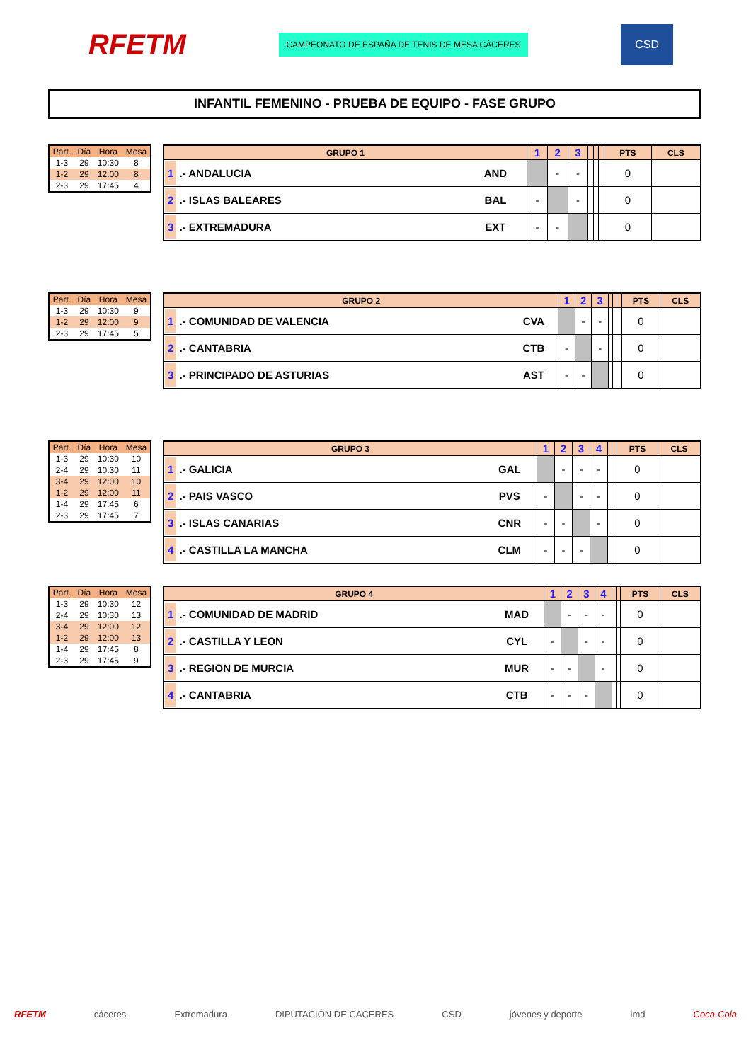RFETM CAMPEONATO DE ESPAÑA DE TENIS DE MESA CÁCERES CSD
INFANTIL FEMENINO - PRUEBA DE EQUIPO - FASE GRUPO
| Part. | Día | Hora | Mesa |
| --- | --- | --- | --- |
| 1-3 | 29 | 10:30 | 8 |
| 1-2 | 29 | 12:00 | 8 |
| 2-3 | 29 | 17:45 | 4 |
| GRUPO 1 | | 1 | 2 | 3 | | | | PTS | CLS |
| --- | --- | --- | --- | --- | --- | --- | --- | --- | --- |
| 1 .- ANDALUCIA | AND | | - | - | | | | 0 | |
| 2 .- ISLAS BALEARES | BAL | - | | - | | | | 0 | |
| 3 .- EXTREMADURA | EXT | - | - | | | | | 0 | |
| Part. | Día | Hora | Mesa |
| --- | --- | --- | --- |
| 1-3 | 29 | 10:30 | 9 |
| 1-2 | 29 | 12:00 | 9 |
| 2-3 | 29 | 17:45 | 5 |
| GRUPO 2 | | 1 | 2 | 3 | | | | PTS | CLS |
| --- | --- | --- | --- | --- | --- | --- | --- | --- | --- |
| 1 .- COMUNIDAD DE VALENCIA | CVA | | - | - | | | | 0 | |
| 2 .- CANTABRIA | CTB | - | | - | | | | 0 | |
| 3 .- PRINCIPADO DE ASTURIAS | AST | - | - | | | | | 0 | |
| Part. | Día | Hora | Mesa |
| --- | --- | --- | --- |
| 1-3 | 29 | 10:30 | 10 |
| 2-4 | 29 | 10:30 | 11 |
| 3-4 | 29 | 12:00 | 10 |
| 1-2 | 29 | 12:00 | 11 |
| 1-4 | 29 | 17:45 | 6 |
| 2-3 | 29 | 17:45 | 7 |
| GRUPO 3 | | 1 | 2 | 3 | 4 | | | PTS | CLS |
| --- | --- | --- | --- | --- | --- | --- | --- | --- | --- |
| 1 .- GALICIA | GAL | | - | - | - | | | 0 | |
| 2 .- PAIS VASCO | PVS | - | | - | - | | | 0 | |
| 3 .- ISLAS CANARIAS | CNR | - | - | | - | | | 0 | |
| 4 .- CASTILLA LA MANCHA | CLM | - | - | - | | | | 0 | |
| Part. | Día | Hora | Mesa |
| --- | --- | --- | --- |
| 1-3 | 29 | 10:30 | 12 |
| 2-4 | 29 | 10:30 | 13 |
| 3-4 | 29 | 12:00 | 12 |
| 1-2 | 29 | 12:00 | 13 |
| 1-4 | 29 | 17:45 | 8 |
| 2-3 | 29 | 17:45 | 9 |
| GRUPO 4 | | 1 | 2 | 3 | 4 | | | PTS | CLS |
| --- | --- | --- | --- | --- | --- | --- | --- | --- | --- |
| 1 .- COMUNIDAD DE MADRID | MAD | | - | - | - | | | 0 | |
| 2 .- CASTILLA Y LEON | CYL | - | | - | - | | | 0 | |
| 3 .- REGION DE MURCIA | MUR | - | - | | - | | | 0 | |
| 4 .- CANTABRIA | CTB | - | - | - | | | | 0 | |
RFETM cáceres Extremadura DIPUTACIÓN DE CÁCERES CSD jóvenes y deporte imd Coca-Cola